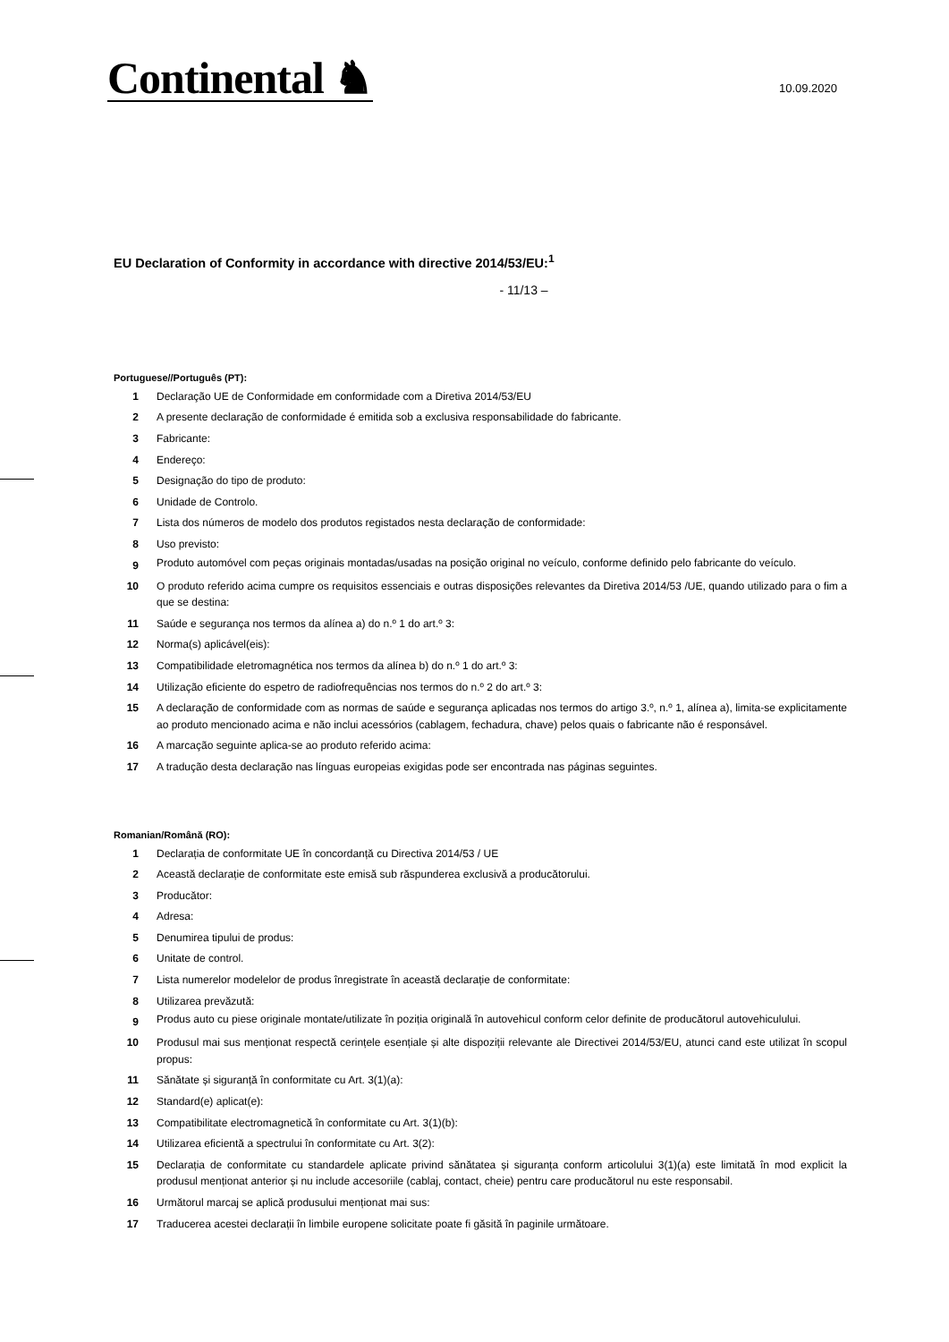Continental ♞
10.09.2020
EU Declaration of Conformity in accordance with directive 2014/53/EU:<sup>1</sup>
- 11/13 –
Portuguese//Português (PT):
1 Declaração UE de Conformidade em conformidade com a Diretiva 2014/53/EU
2 A presente declaração de conformidade é emitida sob a exclusiva responsabilidade do fabricante.
3 Fabricante:
4 Endereço:
5 Designação do tipo de produto:
6 Unidade de Controlo.
7 Lista dos números de modelo dos produtos registados nesta declaração de conformidade:
8 Uso previsto:
9 Produto automóvel com peças originais montadas/usadas na posição original no veículo, conforme definido pelo fabricante do veículo.
10 O produto referido acima cumpre os requisitos essenciais e outras disposições relevantes da Diretiva 2014/53 /UE, quando utilizado para o fim a que se destina:
11 Saúde e segurança nos termos da alínea a) do n.º 1 do art.º 3:
12 Norma(s) aplicável(eis):
13 Compatibilidade eletromagnética nos termos da alínea b) do n.º 1 do art.º 3:
14 Utilização eficiente do espetro de radiofrequências nos termos do n.º 2 do art.º 3:
15 A declaração de conformidade com as normas de saúde e segurança aplicadas nos termos do artigo 3.º, n.º 1, alínea a), limita-se explicitamente ao produto mencionado acima e não inclui acessórios (cablagem, fechadura, chave) pelos quais o fabricante não é responsável.
16 A marcação seguinte aplica-se ao produto referido acima:
17 A tradução desta declaração nas línguas europeias exigidas pode ser encontrada nas páginas seguintes.
Romanian/Română (RO):
1 Declarația de conformitate UE în concordanță cu Directiva 2014/53 / UE
2 Această declarație de conformitate este emisă sub răspunderea exclusivă a producătorului.
3 Producător:
4 Adresa:
5 Denumirea tipului de produs:
6 Unitate de control.
7 Lista numerelor modelelor de produs înregistrate în această declarație de conformitate:
8 Utilizarea prevăzută:
9 Produs auto cu piese originale montate/utilizate în poziția originală în autovehicul conform celor definite de producătorul autovehiculului.
10 Produsul mai sus menționat respectă cerințele esențiale și alte dispoziții relevante ale Directivei 2014/53/EU, atunci cand este utilizat în scopul propus:
11 Sănătate și siguranță în conformitate cu Art. 3(1)(a):
12 Standard(e) aplicat(e):
13 Compatibilitate electromagnetică în conformitate cu Art. 3(1)(b):
14 Utilizarea eficientă a spectrului în conformitate cu Art. 3(2):
15 Declarația de conformitate cu standardele aplicate privind sănătatea și siguranța conform articolului 3(1)(a) este limitată în mod explicit la produsul menționat anterior și nu include accesoriile (cablaj, contact, cheie) pentru care producătorul nu este responsabil.
16 Următorul marcaj se aplică produsului menționat mai sus:
17 Traducerea acestei declarații în limbile europene solicitate poate fi găsită în paginile următoare.